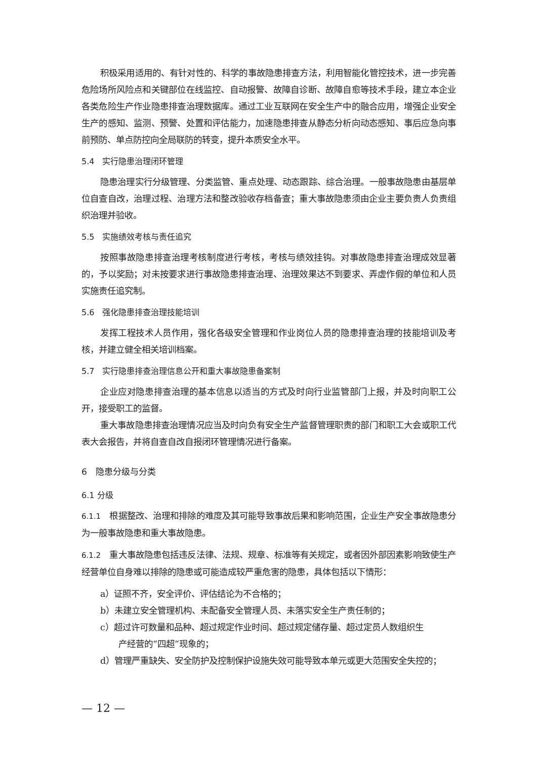积极采用适用的、有针对性的、科学的事故隐患排查方法，利用智能化管控技术，进一步完善危险场所风险点和关键部位在线监控、自动报警、故障自诊断、故障自愈等技术手段，建立本企业各类危险生产作业隐患排查治理数据库。通过工业互联网在安全生产中的融合应用，增强企业安全生产的感知、监测、预警、处置和评估能力，加速隐患排查从静态分析向动态感知、事后应急向事前预防、单点防控向全局联防的转变，提升本质安全水平。
5.4　实行隐患治理闭环管理
隐患治理实行分级管理、分类监管、重点处理、动态跟踪、综合治理。一般事故隐患由基层单位自查自改，治理过程、治理方法和整改验收存档备查；重大事故隐患须由企业主要负责人负责组织治理并验收。
5.5　实施绩效考核与责任追究
按照事故隐患排查治理考核制度进行考核，考核与绩效挂钩。对事故隐患排查治理成效显著的，予以奖励；对未按要求进行事故隐患排查治理、治理效果达不到要求、弄虚作假的单位和人员实施责任追究制。
5.6　强化隐患排查治理技能培训
发挥工程技术人员作用，强化各级安全管理和作业岗位人员的隐患排查治理的技能培训及考核，并建立健全相关培训档案。
5.7　实行隐患排查治理信息公开和重大事故隐患备案制
企业应对隐患排查治理的基本信息以适当的方式及时向行业监管部门上报，并及时向职工公开，接受职工的监督。
重大事故隐患排查治理情况应当及时向负有安全生产监督管理职责的部门和职工大会或职工代表大会报告，并将自查自改自报闭环管理情况进行备案。
6　隐患分级与分类
6.1 分级
6.1.1　根据整改、治理和排除的难度及其可能导致事故后果和影响范围，企业生产安全事故隐患分为一般事故隐患和重大事故隐患。
6.1.2　重大事故隐患包括违反法律、法规、规章、标准等有关规定，或者因外部因素影响致使生产经营单位自身难以排除的隐患或可能造成较严重危害的隐患，具体包括以下情形：
a）证照不齐，安全评价、评估结论为不合格的；
b）未建立安全管理机构、未配备安全管理人员、未落实安全生产责任制的；
c）超过许可数量和品种、超过规定作业时间、超过规定储存量、超过定员人数组织生
产经营的“四超”现象的；
d）管理严重缺失、安全防护及控制保护设施失效可能导致本单元或更大范围安全失控的；
— 12 —